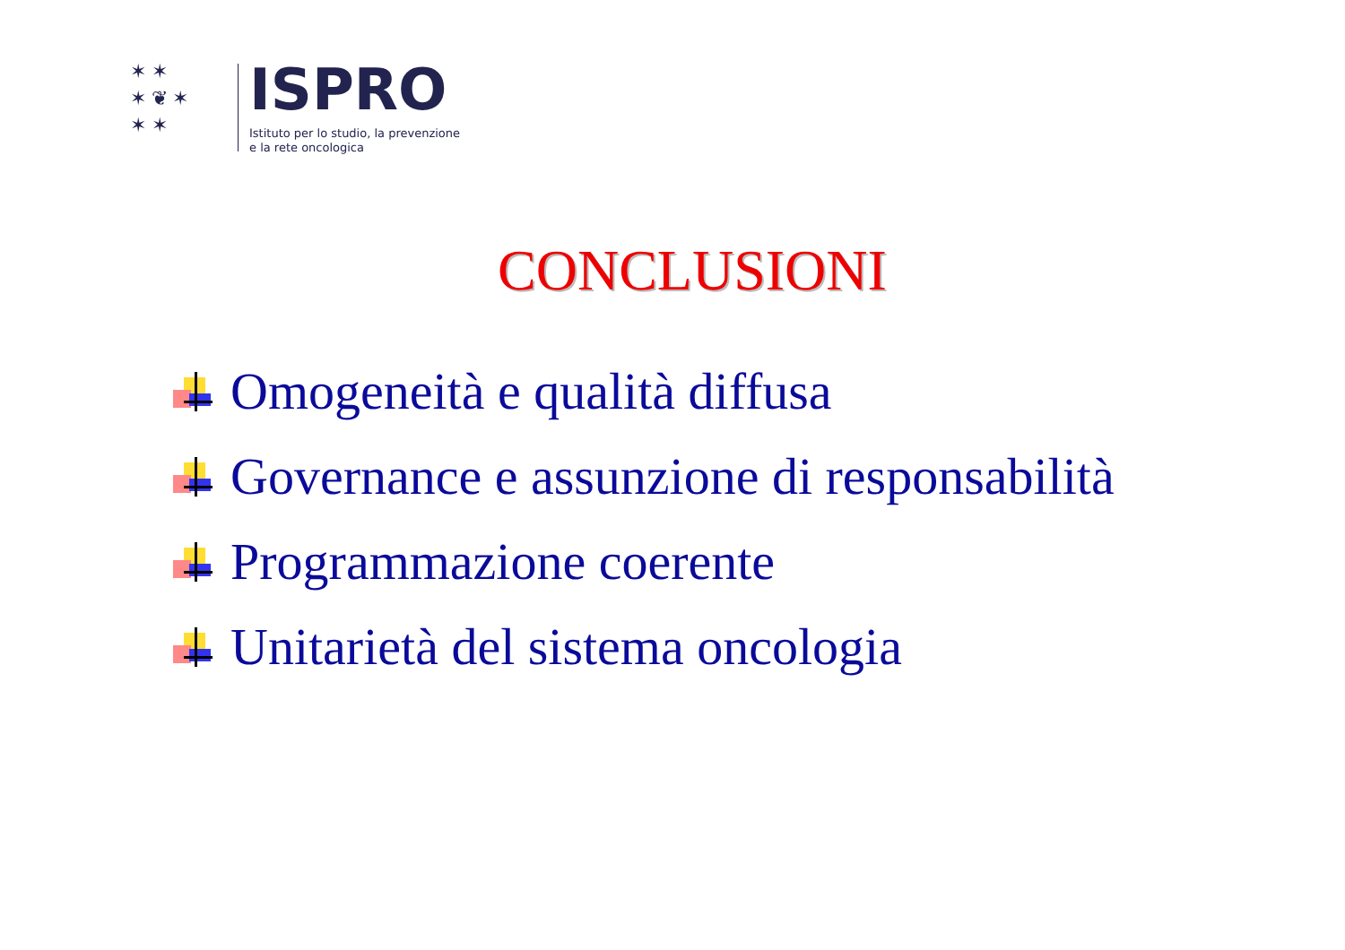✶ ✶
✶ ❦ ✶
✶ ✶
ISPRO
Istituto per lo studio, la prevenzione
e la rete oncologica
CONCLUSIONI
Omogeneità e qualità diffusa
Governance e assunzione di responsabilità
Programmazione coerente
Unitarietà del sistema oncologia